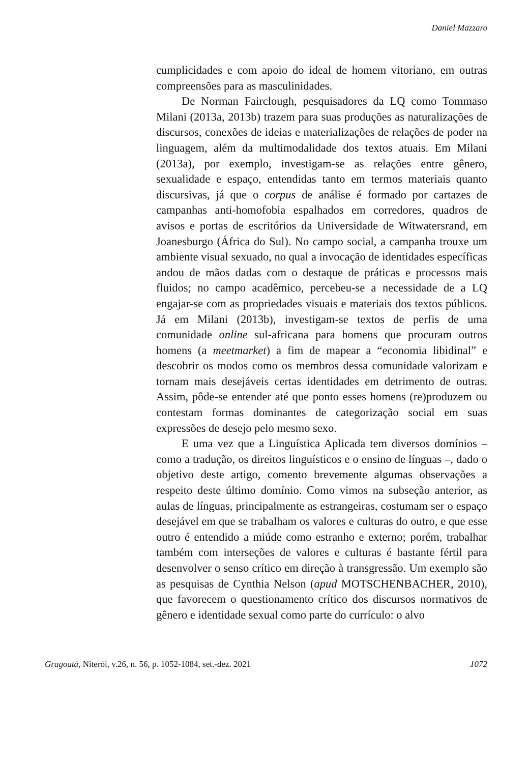Daniel Mazzaro
cumplicidades e com apoio do ideal de homem vitoriano, em outras compreensões para as masculinidades.
De Norman Fairclough, pesquisadores da LQ como Tommaso Milani (2013a, 2013b) trazem para suas produções as naturalizações de discursos, conexões de ideias e materializações de relações de poder na linguagem, além da multimodalidade dos textos atuais. Em Milani (2013a), por exemplo, investigam-se as relações entre gênero, sexualidade e espaço, entendidas tanto em termos materiais quanto discursivas, já que o corpus de análise é formado por cartazes de campanhas anti-homofobia espalhados em corredores, quadros de avisos e portas de escritórios da Universidade de Witwatersrand, em Joanesburgo (África do Sul). No campo social, a campanha trouxe um ambiente visual sexuado, no qual a invocação de identidades específicas andou de mãos dadas com o destaque de práticas e processos mais fluidos; no campo acadêmico, percebeu-se a necessidade de a LQ engajar-se com as propriedades visuais e materiais dos textos públicos. Já em Milani (2013b), investigam-se textos de perfis de uma comunidade online sul-africana para homens que procuram outros homens (a meetmarket) a fim de mapear a “economia libidinal” e descobrir os modos como os membros dessa comunidade valorizam e tornam mais desejáveis certas identidades em detrimento de outras. Assim, pôde-se entender até que ponto esses homens (re)produzem ou contestam formas dominantes de categorização social em suas expressões de desejo pelo mesmo sexo.
E uma vez que a Linguística Aplicada tem diversos domínios – como a tradução, os direitos linguísticos e o ensino de línguas –, dado o objetivo deste artigo, comento brevemente algumas observações a respeito deste último domínio. Como vimos na subseção anterior, as aulas de línguas, principalmente as estrangeiras, costumam ser o espaço desejável em que se trabalham os valores e culturas do outro, e que esse outro é entendido a miúde como estranho e externo; porém, trabalhar também com interseções de valores e culturas é bastante fértil para desenvolver o senso crítico em direção à transgressão. Um exemplo são as pesquisas de Cynthia Nelson (apud MOTSCHENBACHER, 2010), que favorecem o questionamento crítico dos discursos normativos de gênero e identidade sexual como parte do currículo: o alvo
Gragoatá, Niterói, v.26, n. 56, p. 1052-1084, set.-dez. 2021 1072